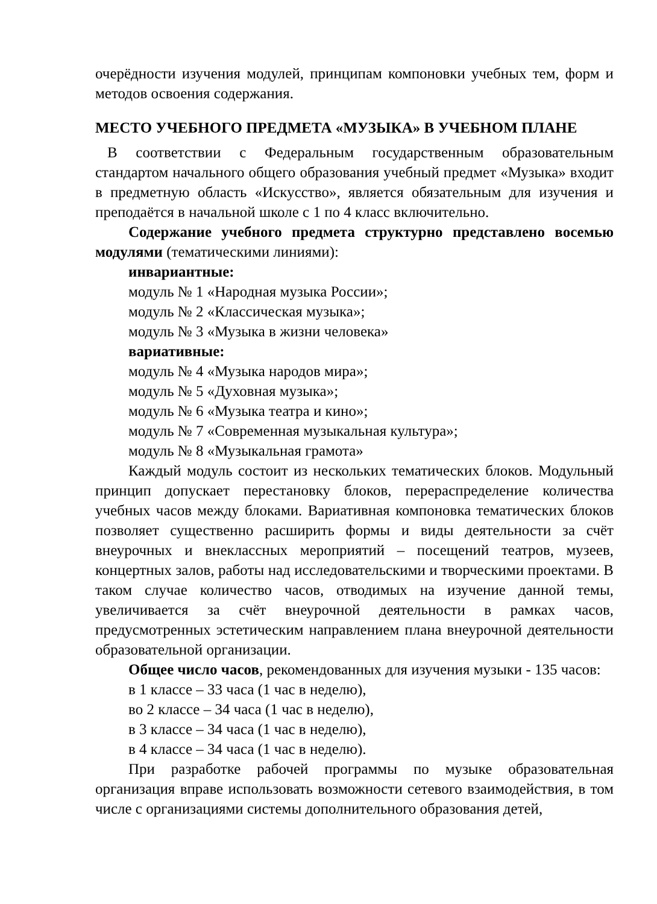очерёдности изучения модулей, принципам компоновки учебных тем, форм и методов освоения содержания.
МЕСТО УЧЕБНОГО ПРЕДМЕТА «МУЗЫКА» В УЧЕБНОМ ПЛАНЕ
В соответствии с Федеральным государственным образовательным стандартом начального общего образования учебный предмет «Музыка» входит в предметную область «Искусство», является обязательным для изучения и преподаётся в начальной школе с 1 по 4 класс включительно.
Содержание учебного предмета структурно представлено восемью модулями (тематическими линиями):
инвариантные:
модуль № 1 «Народная музыка России»;
модуль № 2 «Классическая музыка»;
модуль № 3 «Музыка в жизни человека»
вариативные:
модуль № 4 «Музыка народов мира»;
модуль № 5 «Духовная музыка»;
модуль № 6 «Музыка театра и кино»;
модуль № 7 «Современная музыкальная культура»;
модуль № 8 «Музыкальная грамота»
Каждый модуль состоит из нескольких тематических блоков. Модульный принцип допускает перестановку блоков, перераспределение количества учебных часов между блоками. Вариативная компоновка тематических блоков позволяет существенно расширить формы и виды деятельности за счёт внеурочных и внеклассных мероприятий – посещений театров, музеев, концертных залов, работы над исследовательскими и творческими проектами. В таком случае количество часов, отводимых на изучение данной темы, увеличивается за счёт внеурочной деятельности в рамках часов, предусмотренных эстетическим направлением плана внеурочной деятельности образовательной организации.
Общее число часов, рекомендованных для изучения музыки - 135 часов:
в 1 классе – 33 часа (1 час в неделю),
во 2 классе – 34 часа (1 час в неделю),
в 3 классе – 34 часа (1 час в неделю),
в 4 классе – 34 часа (1 час в неделю).
При разработке рабочей программы по музыке образовательная организация вправе использовать возможности сетевого взаимодействия, в том числе с организациями системы дополнительного образования детей,